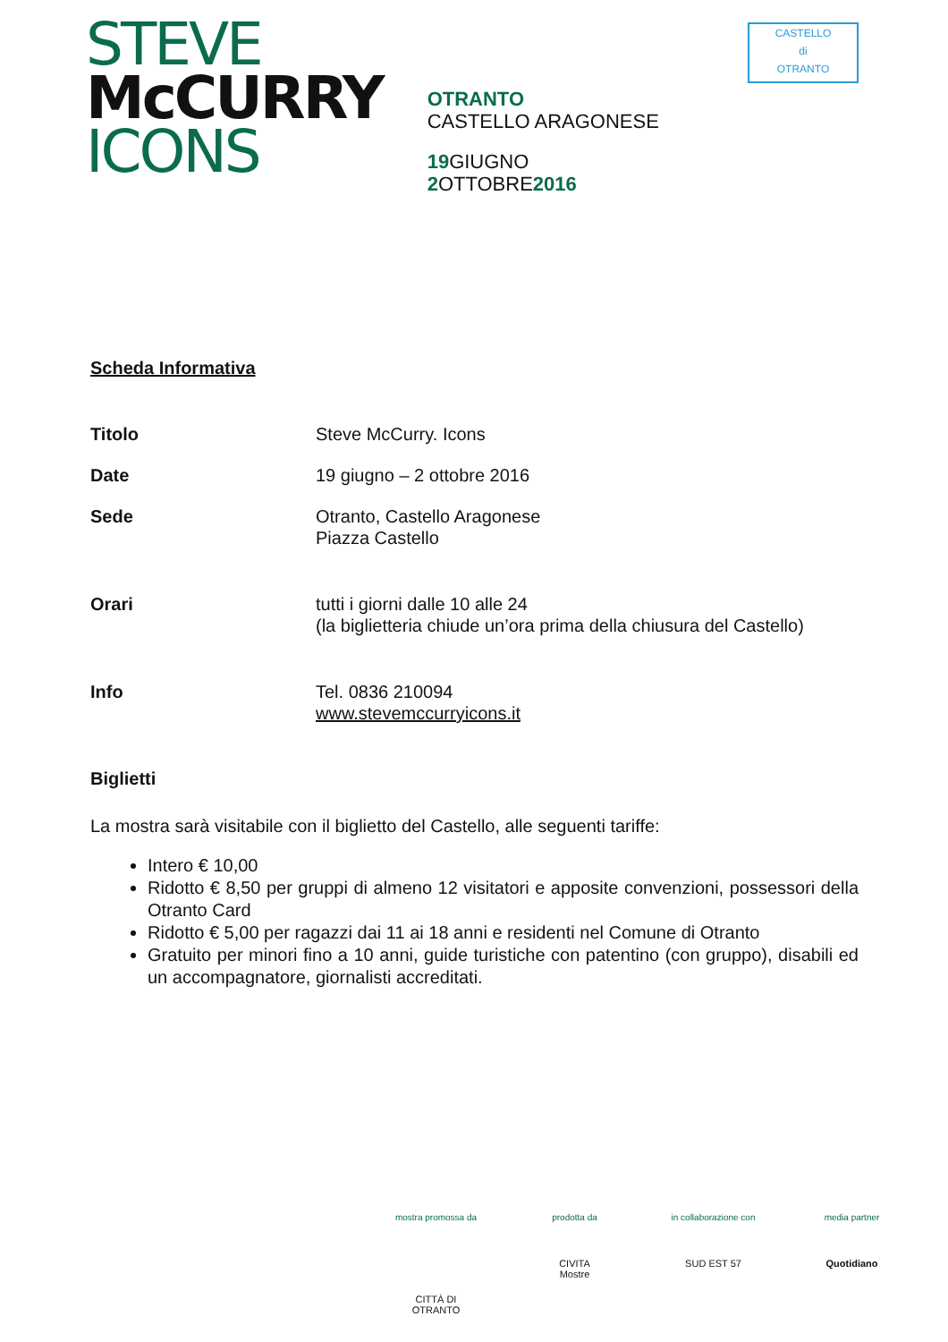STEVE
McCURRY
ICONS
OTRANTO
CASTELLO ARAGONESE
19 GIUGNO
2 OTTOBRE2016
CASTELLO
di
OTRANTO
Scheda Informativa
Titolo Steve McCurry. Icons
Date 19 giugno – 2 ottobre 2016
Sede Otranto, Castello Aragonese
Piazza Castello
Orari tutti i giorni dalle 10 alle 24
(la biglietteria chiude un’ora prima della chiusura del Castello)
Info Tel. 0836 210094
www.stevemccurryicons.it
Biglietti
La mostra sarà visitabile con il biglietto del Castello, alle seguenti tariffe:
Intero € 10,00
Ridotto € 8,50 per gruppi di almeno 12 visitatori e apposite convenzioni, possessori della Otranto Card
Ridotto € 5,00 per ragazzi dai 11 ai 18 anni e residenti nel Comune di Otranto
Gratuito per minori fino a 10 anni, guide turistiche con patentino (con gruppo), disabili ed un accompagnatore, giornalisti accreditati.
mostra promossa da
CITTÀ DI OTRANTO
prodotta da
CIVITA
Mostre
in collaborazione con
SUD EST 57
media partner
Quotidiano